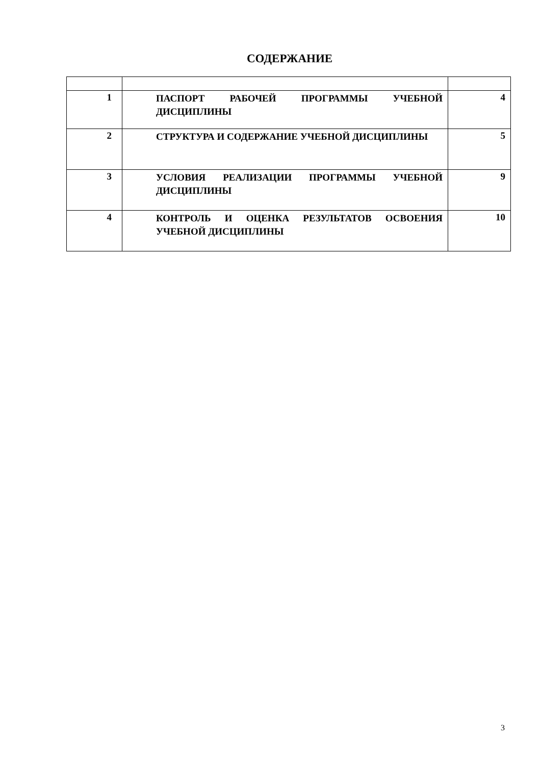СОДЕРЖАНИЕ
| 1 | ПАСПОРТ РАБОЧЕЙ ПРОГРАММЫ УЧЕБНОЙ ДИСЦИПЛИНЫ | 4 |
| 2 | СТРУКТУРА И СОДЕРЖАНИЕ УЧЕБНОЙ ДИСЦИПЛИНЫ | 5 |
| 3 | УСЛОВИЯ РЕАЛИЗАЦИИ ПРОГРАММЫ УЧЕБНОЙ ДИСЦИПЛИНЫ | 9 |
| 4 | КОНТРОЛЬ И ОЦЕНКА РЕЗУЛЬТАТОВ ОСВОЕНИЯ УЧЕБНОЙ ДИСЦИПЛИНЫ | 10 |
3